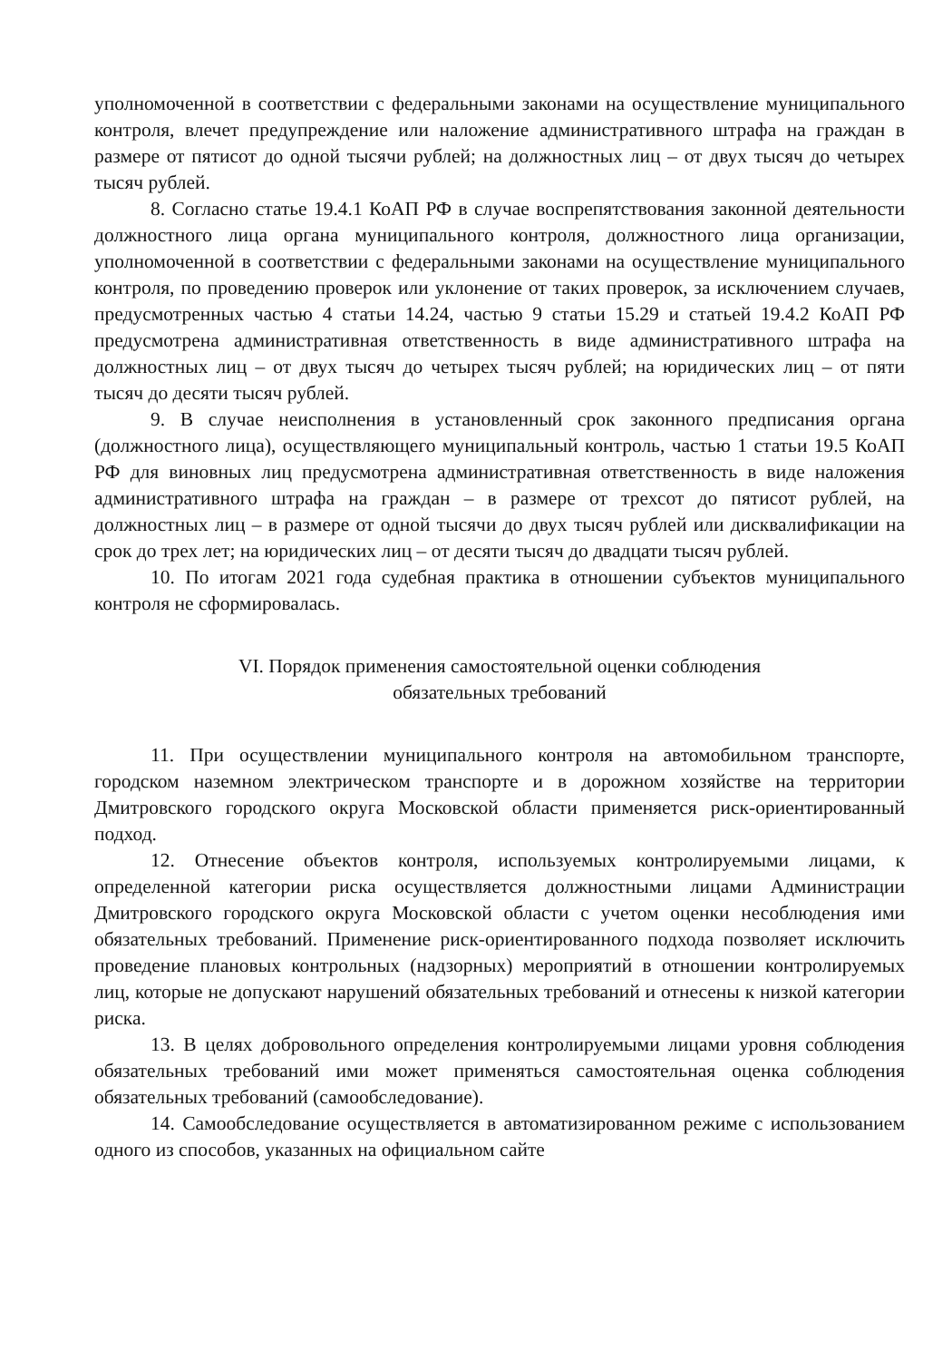уполномоченной в соответствии с федеральными законами на осуществление муниципального контроля, влечет предупреждение или наложение административного штрафа на граждан в размере от пятисот до одной тысячи рублей; на должностных лиц – от двух тысяч до четырех тысяч рублей.
8. Согласно статье 19.4.1 КоАП РФ в случае воспрепятствования законной деятельности должностного лица органа муниципального контроля, должностного лица организации, уполномоченной в соответствии с федеральными законами на осуществление муниципального контроля, по проведению проверок или уклонение от таких проверок, за исключением случаев, предусмотренных частью 4 статьи 14.24, частью 9 статьи 15.29 и статьей 19.4.2 КоАП РФ предусмотрена административная ответственность в виде административного штрафа на должностных лиц – от двух тысяч до четырех тысяч рублей; на юридических лиц – от пяти тысяч до десяти тысяч рублей.
9. В случае неисполнения в установленный срок законного предписания органа (должностного лица), осуществляющего муниципальный контроль, частью 1 статьи 19.5 КоАП РФ для виновных лиц предусмотрена административная ответственность в виде наложения административного штрафа на граждан – в размере от трехсот до пятисот рублей, на должностных лиц – в размере от одной тысячи до двух тысяч рублей или дисквалификации на срок до трех лет; на юридических лиц – от десяти тысяч до двадцати тысяч рублей.
10. По итогам 2021 года судебная практика в отношении субъектов муниципального контроля не сформировалась.
VI. Порядок применения самостоятельной оценки соблюдения
обязательных требований
11. При осуществлении муниципального контроля на автомобильном транспорте, городском наземном электрическом транспорте и в дорожном хозяйстве на территории Дмитровского городского округа Московской области применяется риск-ориентированный подход.
12. Отнесение объектов контроля, используемых контролируемыми лицами, к определенной категории риска осуществляется должностными лицами Администрации Дмитровского городского округа Московской области с учетом оценки несоблюдения ими обязательных требований. Применение риск-ориентированного подхода позволяет исключить проведение плановых контрольных (надзорных) мероприятий в отношении контролируемых лиц, которые не допускают нарушений обязательных требований и отнесены к низкой категории риска.
13. В целях добровольного определения контролируемыми лицами уровня соблюдения обязательных требований ими может применяться самостоятельная оценка соблюдения обязательных требований (самообследование).
14. Самообследование осуществляется в автоматизированном режиме с использованием одного из способов, указанных на официальном сайте